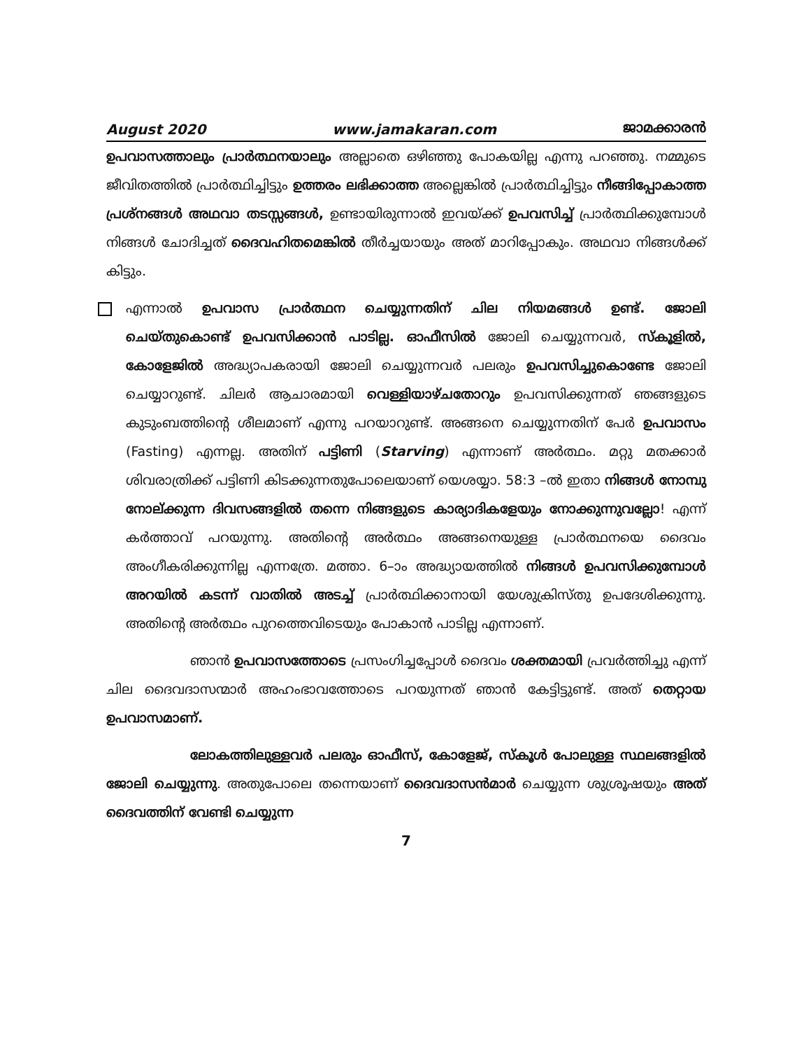August 2020 www.jamakaran.com ജാമക്കാരൻ
ഉപവാസത്താലും പ്രാർത്ഥനയാലും അല്ലാതെ ഒഴിഞ്ഞു പോകയില്ല എന്നു പറഞ്ഞു. നമ്മുടെ ജീവിതത്തിൽ പ്രാർത്ഥിച്ചിട്ടും ഉത്തരം ലഭിക്കാത്ത അല്ലെങ്കിൽ പ്രാർത്ഥിച്ചിട്ടും നീങ്ങിപ്പോകാത്ത പ്രശ്നങ്ങൾ അഥവാ തടസ്സങ്ങൾ, ഉണ്ടായിരുന്നാൽ ഇവയ്ക്ക് ഉപവസിച്ച് പ്രാർത്ഥിക്കുമ്പോൾ നിങ്ങൾ ചോദിച്ചത് ദൈവഹിതമെങ്കിൽ തീർച്ചയായും അത് മാറിപ്പോകും. അഥവാ നിങ്ങൾക്ക് കിട്ടും.
എന്നാൽ ഉപവാസ പ്രാർത്ഥന ചെയ്യുന്നതിന് ചില നിയമങ്ങൾ ഉണ്ട്. ജോലി ചെയ്തുകൊണ്ട് ഉപവസിക്കാൻ പാടില്ല. ഓഫീസിൽ ജോലി ചെയ്യുന്നവർ, സ്കൂളിൽ, കോളേജിൽ അദ്ധ്യാപകരായി ജോലി ചെയ്യുന്നവർ പലരും ഉപവസിച്ചുകൊണ്ടേ ജോലി ചെയ്യാറുണ്ട്. ചിലർ ആചാരമായി വെള്ളിയാഴ്ചതോറും ഉപവസിക്കുന്നത് ഞങ്ങളുടെ കുടുംബത്തിന്റെ ശീലമാണ് എന്നു പറയാറുണ്ട്. അങ്ങനെ ചെയ്യുന്നതിന് പേർ ഉപവാസം (Fasting) എന്നല്ല. അതിന് പട്ടിണി (Starving) എന്നാണ് അർത്ഥം. മറ്റു മതക്കാർ ശിവരാത്രിക്ക് പട്ടിണി കിടക്കുന്നതുപോലെയാണ് യെശയ്യാ. 58:3 –ൽ ഇതാ നിങ്ങൾ നോമ്പു നോല്ക്കുന്ന ദിവസങ്ങളിൽ തന്നെ നിങ്ങളുടെ കാര്യാദികളേയും നോക്കുന്നുവല്ലോ! എന്ന് കർത്താവ് പറയുന്നു. അതിന്റെ അർത്ഥം അങ്ങനെയുള്ള പ്രാർത്ഥനയെ ദൈവം അംഗീകരിക്കുന്നില്ല എന്നത്രേ. മത്താ. 6–ാം അദ്ധ്യായത്തിൽ നിങ്ങൾ ഉപവസിക്കുമ്പോൾ അറയിൽ കടന്ന് വാതിൽ അടച്ച് പ്രാർത്ഥിക്കാനായി യേശുക്രിസ്തു ഉപദേശിക്കുന്നു. അതിന്റെ അർത്ഥം പുറത്തെവിടെയും പോകാൻ പാടില്ല എന്നാണ്.
ഞാൻ ഉപവാസത്തോടെ പ്രസംഗിച്ചപ്പോൾ ദൈവം ശക്തമായി പ്രവർത്തിച്ചു എന്ന് ചില ദൈവദാസന്മാർ അഹംഭാവത്തോടെ പറയുന്നത് ഞാൻ കേട്ടിട്ടുണ്ട്. അത് തെറ്റായ ഉപവാസമാണ്.
ലോകത്തിലുള്ളവർ പലരും ഓഫീസ്, കോളേജ്, സ്കൂൾ പോലുള്ള സ്ഥലങ്ങളിൽ ജോലി ചെയ്യുന്നു. അതുപോലെ തന്നെയാണ് ദൈവദാസൻമാർ ചെയ്യുന്ന ശുശ്രൂഷയും അത് ദൈവത്തിന് വേണ്ടി ചെയ്യുന്ന
7